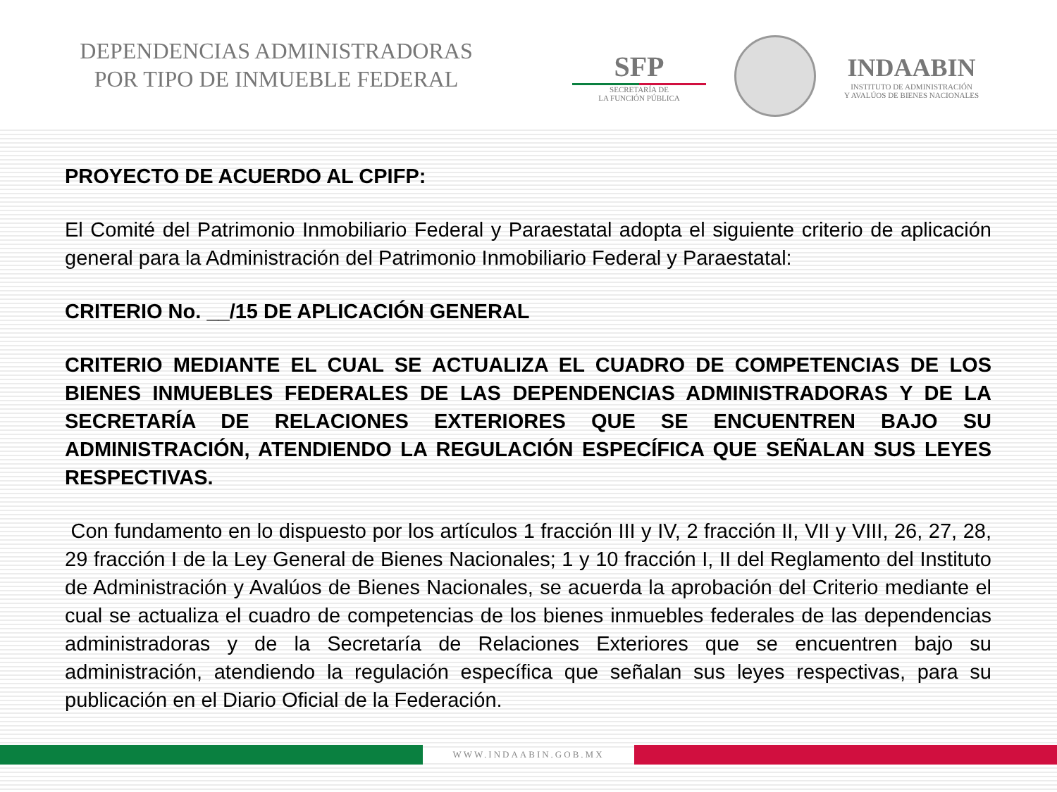DEPENDENCIAS ADMINISTRADORAS
POR TIPO DE INMUEBLE FEDERAL
SFP
SECRETARÍA DE
LA FUNCIÓN PÚBLICA
INDAABIN
INSTITUTO DE ADMINISTRACIÓN
Y AVALÚOS DE BIENES NACIONALES
PROYECTO DE ACUERDO AL CPIFP:
El Comité del Patrimonio Inmobiliario Federal y Paraestatal adopta el siguiente criterio de aplicación general para la Administración del Patrimonio Inmobiliario Federal y Paraestatal:
CRITERIO No. __/15 DE APLICACIÓN GENERAL
CRITERIO MEDIANTE EL CUAL SE ACTUALIZA EL CUADRO DE COMPETENCIAS DE LOS BIENES INMUEBLES FEDERALES DE LAS DEPENDENCIAS ADMINISTRADORAS Y DE LA SECRETARÍA DE RELACIONES EXTERIORES QUE SE ENCUENTREN BAJO SU ADMINISTRACIÓN, ATENDIENDO LA REGULACIÓN ESPECÍFICA QUE SEÑALAN SUS LEYES RESPECTIVAS.
Con fundamento en lo dispuesto por los artículos 1 fracción III y IV, 2 fracción II, VII y VIII, 26, 27, 28, 29 fracción I de la Ley General de Bienes Nacionales; 1 y 10 fracción I, II del Reglamento del Instituto de Administración y Avalúos de Bienes Nacionales, se acuerda la aprobación del Criterio mediante el cual se actualiza el cuadro de competencias de los bienes inmuebles federales de las dependencias administradoras y de la Secretaría de Relaciones Exteriores que se encuentren bajo su administración, atendiendo la regulación específica que señalan sus leyes respectivas, para su publicación en el Diario Oficial de la Federación.
WWW.INDAABIN.GOB.MX